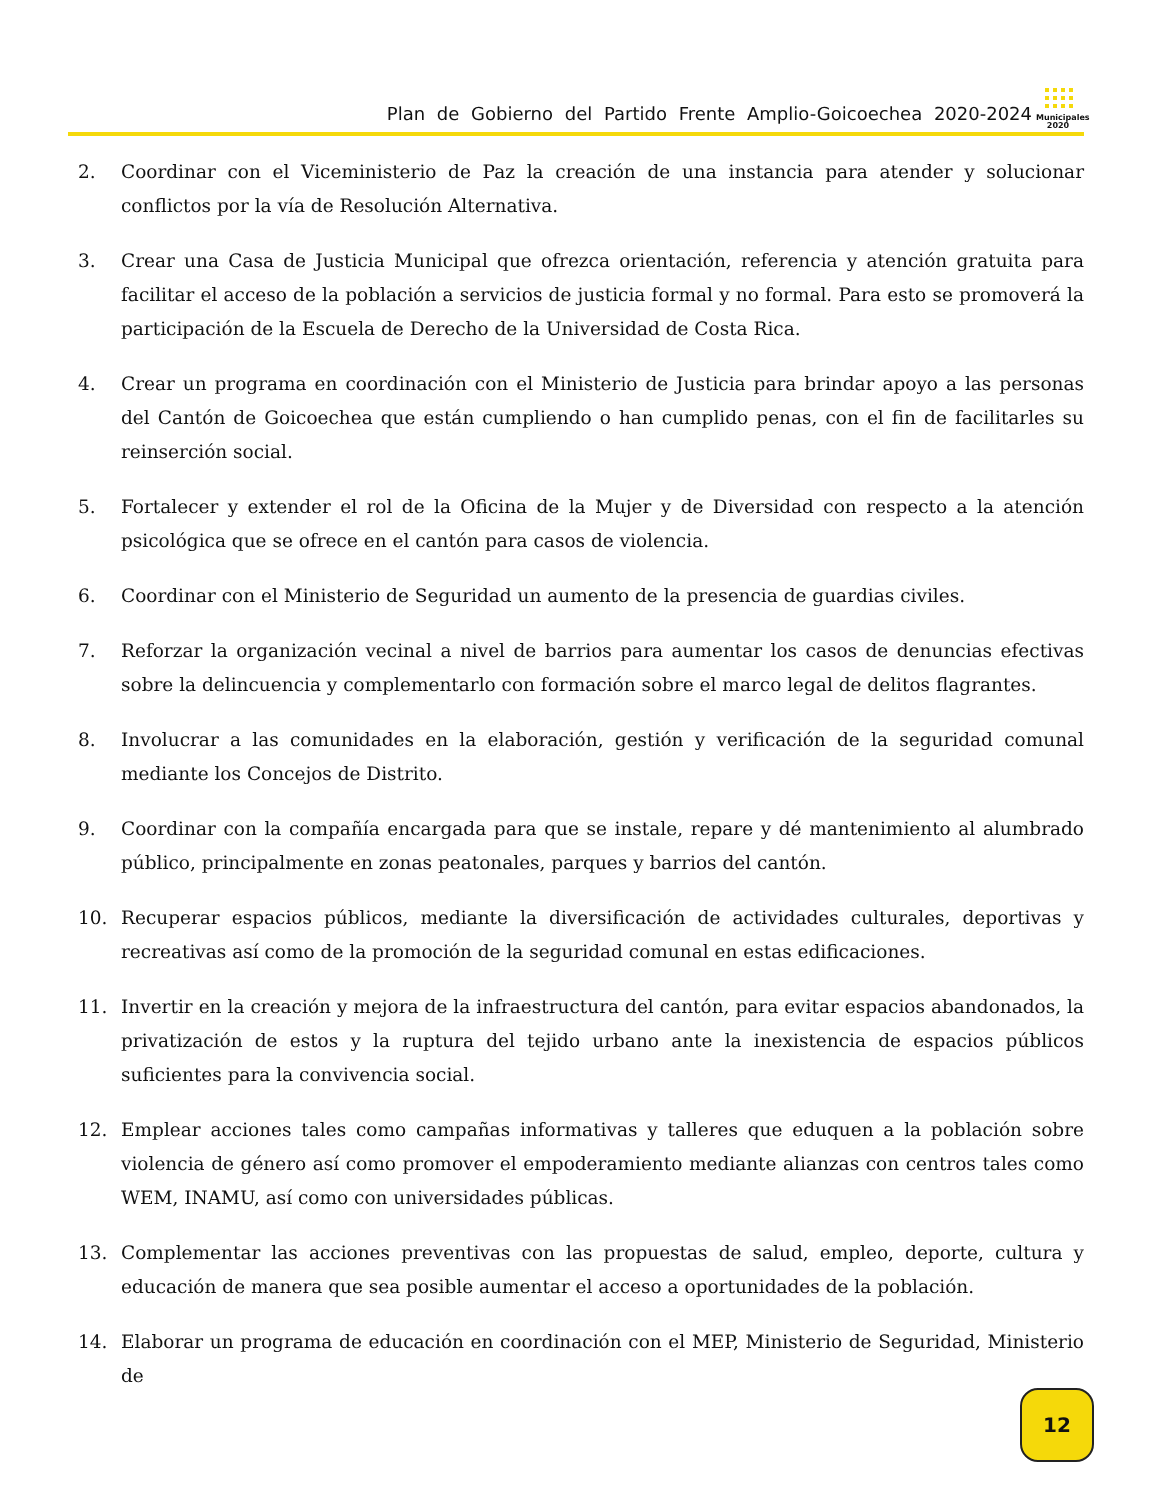Plan de Gobierno del Partido Frente Amplio-Goicoechea 2020-2024
Municipales
2020
2. Coordinar con el Viceministerio de Paz la creación de una instancia para atender y solucionar conflictos por la vía de Resolución Alternativa.
3. Crear una Casa de Justicia Municipal que ofrezca orientación, referencia y atención gratuita para facilitar el acceso de la población a servicios de justicia formal y no formal. Para esto se promoverá la participación de la Escuela de Derecho de la Universidad de Costa Rica.
4. Crear un programa en coordinación con el Ministerio de Justicia para brindar apoyo a las personas del Cantón de Goicoechea que están cumpliendo o han cumplido penas, con el fin de facilitarles su reinserción social.
5. Fortalecer y extender el rol de la Oficina de la Mujer y de Diversidad con respecto a la atención psicológica que se ofrece en el cantón para casos de violencia.
6. Coordinar con el Ministerio de Seguridad un aumento de la presencia de guardias civiles.
7. Reforzar la organización vecinal a nivel de barrios para aumentar los casos de denuncias efectivas sobre la delincuencia y complementarlo con formación sobre el marco legal de delitos flagrantes.
8. Involucrar a las comunidades en la elaboración, gestión y verificación de la seguridad comunal mediante los Concejos de Distrito.
9. Coordinar con la compañía encargada para que se instale, repare y dé mantenimiento al alumbrado público, principalmente en zonas peatonales, parques y barrios del cantón.
10. Recuperar espacios públicos, mediante la diversificación de actividades culturales, deportivas y recreativas así como de la promoción de la seguridad comunal en estas edificaciones.
11. Invertir en la creación y mejora de la infraestructura del cantón, para evitar espacios abandonados, la privatización de estos y la ruptura del tejido urbano ante la inexistencia de espacios públicos suficientes para la convivencia social.
12. Emplear acciones tales como campañas informativas y talleres que eduquen a la población sobre violencia de género así como promover el empoderamiento mediante alianzas con centros tales como WEM, INAMU, así como con universidades públicas.
13. Complementar las acciones preventivas con las propuestas de salud, empleo, deporte, cultura y educación de manera que sea posible aumentar el acceso a oportunidades de la población.
14. Elaborar un programa de educación en coordinación con el MEP, Ministerio de Seguridad, Ministerio de
12